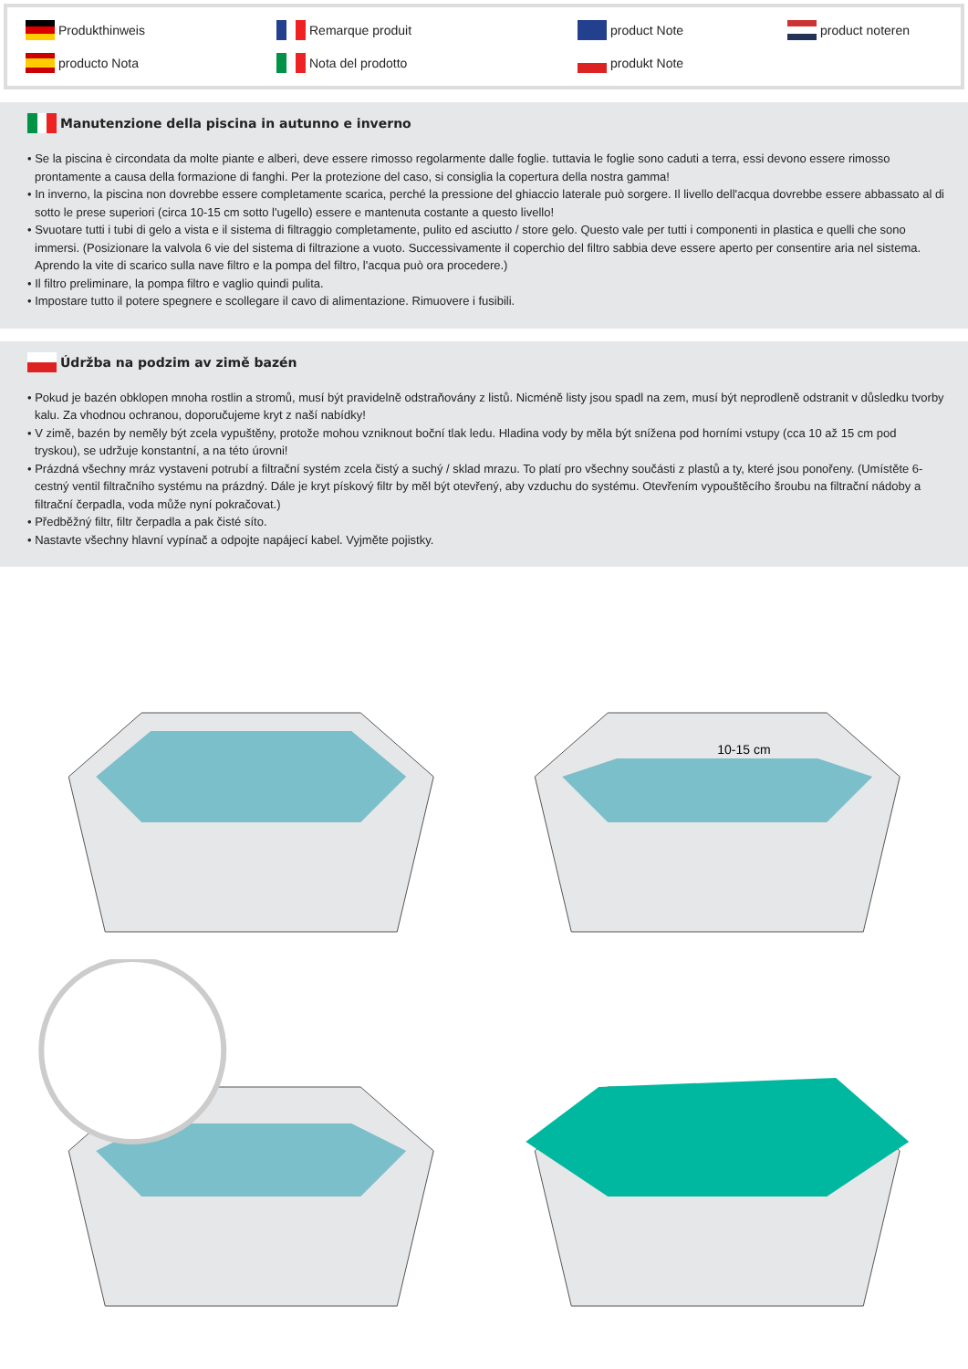Produkthinweis Remarque produit product Note product noteren producto Nota Nota del prodotto produkt Note
Manutenzione della piscina in autunno e inverno
• Se la piscina è circondata da molte piante e alberi, deve essere rimosso regolarmente dalle foglie. tuttavia le foglie sono caduti a terra, essi devono essere rimosso prontamente a causa della formazione di fanghi. Per la protezione del caso, si consiglia la copertura della nostra gamma!
• In inverno, la piscina non dovrebbe essere completamente scarica, perché la pressione del ghiaccio laterale può sorgere. Il livello dell'acqua dovrebbe essere abbassato al di sotto le prese superiori (circa 10-15 cm sotto l'ugello) essere e mantenuta costante a questo livello!
• Svuotare tutti i tubi di gelo a vista e il sistema di filtraggio completamente, pulito ed asciutto / store gelo. Questo vale per tutti i componenti in plastica e quelli che sono immersi. (Posizionare la valvola 6 vie del sistema di filtrazione a vuoto. Successivamente il coperchio del filtro sabbia deve essere aperto per consentire aria nel sistema. Aprendo la vite di scarico sulla nave filtro e la pompa del filtro, l'acqua può ora procedere.)
• Il filtro preliminare, la pompa filtro e vaglio quindi pulita.
• Impostare tutto il potere spegnere e scollegare il cavo di alimentazione. Rimuovere i fusibili.
Údržba na podzim av zimě bazén
• Pokud je bazén obklopen mnoha rostlin a stromů, musí být pravidelně odstraňovány z listů. Nicméně listy jsou spadl na zem, musí být neprodleně odstranit v důsledku tvorby kalu. Za vhodnou ochranou, doporučujeme kryt z naší nabídky!
• V zimě, bazén by neměly být zcela vypuštěny, protože mohou vzniknout boční tlak ledu. Hladina vody by měla být snížena pod horními vstupy (cca 10 až 15 cm pod tryskou), se udržuje konstantní, a na této úrovni!
• Prázdná všechny mráz vystaveni potrubí a filtrační systém zcela čistý a suchý / sklad mrazu. To platí pro všechny součásti z plastů a ty, které jsou ponořeny. (Umístěte 6-cestný ventil filtračního systému na prázdný. Dále je kryt pískový filtr by měl být otevřený, aby vzduchu do systému. Otevřením vypouštěcího šroubu na filtrační nádoby a filtrační čerpadla, voda může nyní pokračovat.)
• Předběžný filtr, filtr čerpadla a pak čisté síto.
• Nastavte všechny hlavní vypínač a odpojte napájecí kabel. Vyjměte pojistky.
10-15 cm